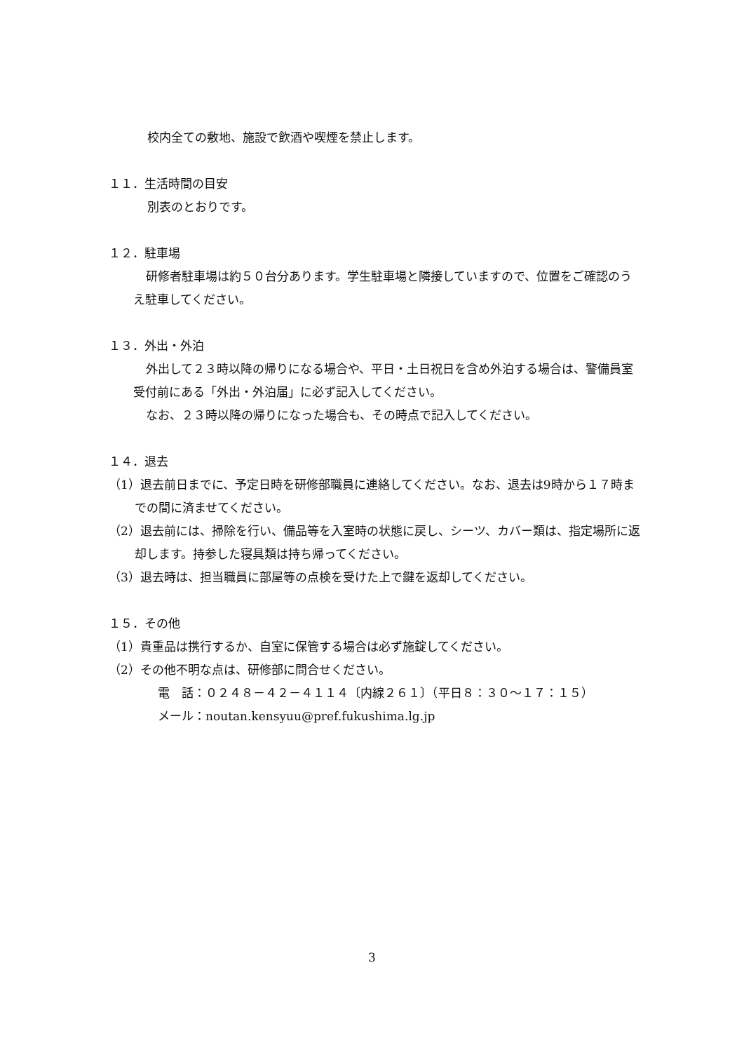校内全ての敷地、施設で飲酒や喫煙を禁止します。
１１．生活時間の目安
別表のとおりです。
１２．駐車場
研修者駐車場は約５０台分あります。学生駐車場と隣接していますので、位置をご確認のうえ駐車してください。
１３．外出・外泊
外出して２３時以降の帰りになる場合や、平日・土日祝日を含め外泊する場合は、警備員室受付前にある「外出・外泊届」に必ず記入してください。
なお、２３時以降の帰りになった場合も、その時点で記入してください。
１４．退去
（1）退去前日までに、予定日時を研修部職員に連絡してください。なお、退去は9時から１７時までの間に済ませてください。
（2）退去前には、掃除を行い、備品等を入室時の状態に戻し、シーツ、カバー類は、指定場所に返却します。持参した寝具類は持ち帰ってください。
（3）退去時は、担当職員に部屋等の点検を受けた上で鍵を返却してください。
１５．その他
（1）貴重品は携行するか、自室に保管する場合は必ず施錠してください。
（2）その他不明な点は、研修部に問合せください。
電　話：０２４８－４２－４１１４〔内線２６１〕（平日８：３０～１７：１５）
メール：noutan.kensyuu@pref.fukushima.lg.jp
3